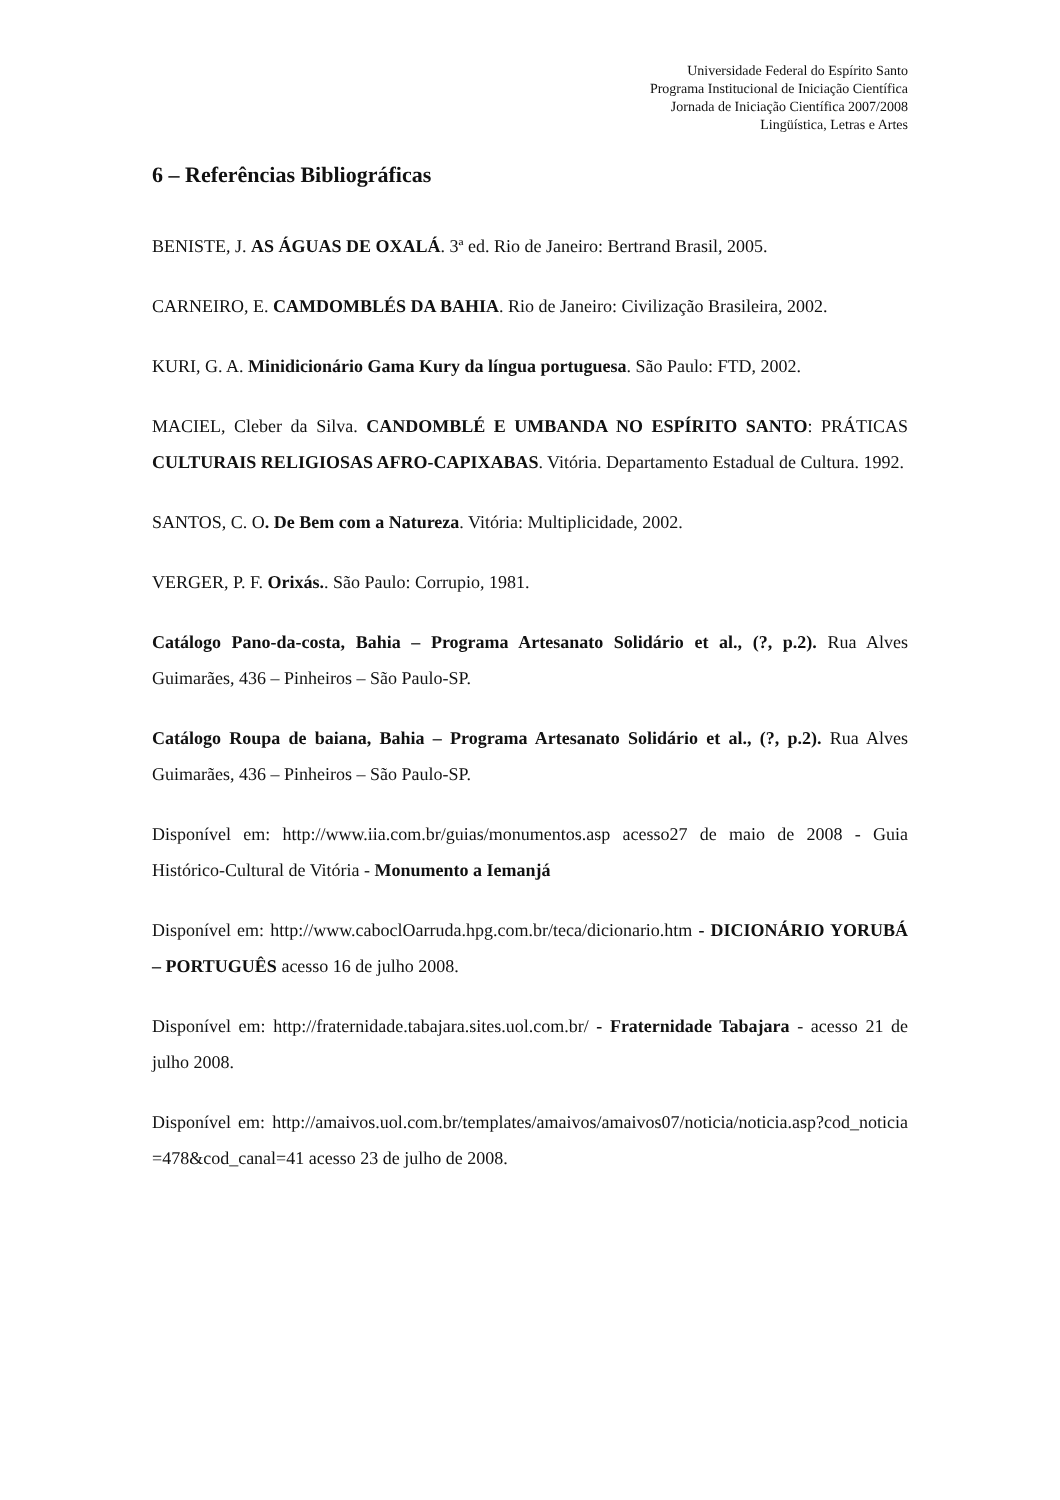Universidade Federal do Espírito Santo
Programa Institucional de Iniciação Científica
Jornada de Iniciação Científica 2007/2008
Lingüística, Letras e Artes
6 – Referências Bibliográficas
BENISTE, J. AS ÁGUAS DE OXALÁ. 3ª ed. Rio de Janeiro: Bertrand Brasil, 2005.
CARNEIRO, E. CAMDOMBLÉS DA BAHIA. Rio de Janeiro: Civilização Brasileira, 2002.
KURI, G. A. Minidicionário Gama Kury da língua portuguesa. São Paulo: FTD, 2002.
MACIEL, Cleber da Silva. CANDOMBLÉ E UMBANDA NO ESPÍRITO SANTO: PRÁTICAS CULTURAIS RELIGIOSAS AFRO-CAPIXABAS. Vitória. Departamento Estadual de Cultura. 1992.
SANTOS, C. O. De Bem com a Natureza. Vitória: Multiplicidade, 2002.
VERGER, P. F. Orixás.. São Paulo: Corrupio, 1981.
Catálogo Pano-da-costa, Bahia – Programa Artesanato Solidário et al., (?, p.2). Rua Alves Guimarães, 436 – Pinheiros – São Paulo-SP.
Catálogo Roupa de baiana, Bahia – Programa Artesanato Solidário et al., (?, p.2). Rua Alves Guimarães, 436 – Pinheiros – São Paulo-SP.
Disponível em: http://www.iia.com.br/guias/monumentos.asp acesso27 de maio de 2008 - Guia Histórico-Cultural de Vitória - Monumento a Iemanjá
Disponível em: http://www.caboclOarruda.hpg.com.br/teca/dicionario.htm - DICIONÁRIO YORUBÁ – PORTUGUÊS acesso 16 de julho 2008.
Disponível em: http://fraternidade.tabajara.sites.uol.com.br/ - Fraternidade Tabajara - acesso 21 de julho 2008.
Disponível em: http://amaivos.uol.com.br/templates/amaivos/amaivos07/noticia/noticia.asp?cod_noticia=478&cod_canal=41 acesso 23 de julho de 2008.